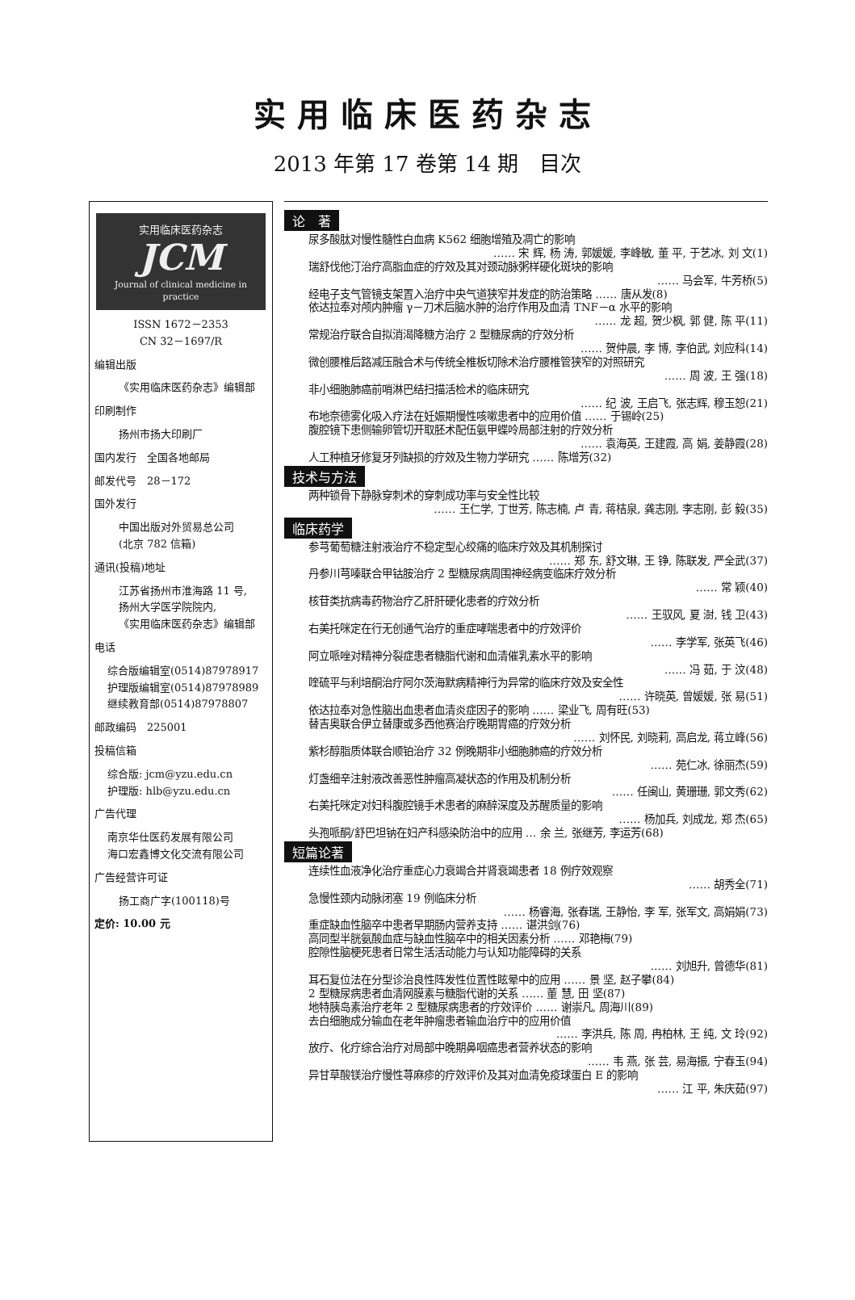实用临床医药杂志
2013 年第 17 卷第 14 期　目次
实用临床医药杂志
JCM
Journal of clinical medicine in practice
ISSN 1672－2353
CN 32－1697/R
编辑出版
《实用临床医药杂志》编辑部
印刷制作
扬州市扬大印刷厂
国内发行　全国各地邮局
邮发代号　28－172
国外发行
中国出版对外贸易总公司
(北京 782 信箱)
通讯(投稿)地址
江苏省扬州市淮海路 11 号,
扬州大学医学院院内,
《实用临床医药杂志》编辑部
电话
综合版编辑室(0514)87978917
护理版编辑室(0514)87978989
继续教育部(0514)87978807
邮政编码　225001
投稿信箱
综合版: jcm@yzu.edu.cn
护理版: hlb@yzu.edu.cn
广告代理
南京华仕医药发展有限公司
海口宏鑫博文化交流有限公司
广告经营许可证
扬工商广字(100118)号
定价: 10.00 元
论　著
尿多酸肽对慢性髓性白血病 K562 细胞增殖及凋亡的影响
…… 宋 辉, 杨 涛, 郭媛媛, 李峰敏, 董 平, 于艺冰, 刘 文(1)
瑞舒伐他汀治疗高脂血症的疗效及其对颈动脉粥样硬化斑块的影响
…… 马会军, 牛芳桥(5)
经电子支气管镜支架置入治疗中央气道狭窄并发症的防治策略 …… 唐从发(8)
依达拉奉对颅内肿瘤 γ－刀术后脑水肿的治疗作用及血清 TNF－α 水平的影响
…… 龙 超, 贺少枫, 郭 健, 陈 平(11)
常规治疗联合自拟消渴降糖方治疗 2 型糖尿病的疗效分析
…… 贺仲晨, 李 博, 李伯武, 刘应科(14)
微创腰椎后路减压融合术与传统全椎板切除术治疗腰椎管狭窄的对照研究
…… 周 波, 王 强(18)
非小细胞肺癌前哨淋巴结扫描活检术的临床研究
…… 纪 波, 王启飞, 张志辉, 穆玉恕(21)
布地奈德雾化吸入疗法在妊娠期慢性咳嗽患者中的应用价值 …… 于锡岭(25)
腹腔镜下患侧输卵管切开取胚术配伍氨甲蝶呤局部注射的疗效分析
…… 袁海英, 王建霞, 高 娟, 姜静霞(28)
人工种植牙修复牙列缺损的疗效及生物力学研究 …… 陈增芳(32)
技术与方法
两种锁骨下静脉穿刺术的穿刺成功率与安全性比较
…… 王仁学, 丁世芳, 陈志楠, 卢 青, 蒋桔泉, 龚志刚, 李志刚, 彭 毅(35)
临床药学
参芎葡萄糖注射液治疗不稳定型心绞痛的临床疗效及其机制探讨
…… 郑 东, 舒文琳, 王 铮, 陈联发, 严全武(37)
丹参川芎嗪联合甲钴胺治疗 2 型糖尿病周围神经病变临床疗效分析
…… 常 颖(40)
核苷类抗病毒药物治疗乙肝肝硬化患者的疗效分析
…… 王驭风, 夏 澍, 钱 卫(43)
右美托咪定在行无创通气治疗的重症哮喘患者中的疗效评价
…… 李学军, 张英飞(46)
阿立哌唑对精神分裂症患者糖脂代谢和血清催乳素水平的影响
…… 冯 茹, 于 汶(48)
喹硫平与利培酮治疗阿尔茨海默病精神行为异常的临床疗效及安全性
…… 许晓英, 曾媛媛, 张 易(51)
依达拉奉对急性脑出血患者血清炎症因子的影响 …… 梁业飞, 周有旺(53)
替吉奥联合伊立替康或多西他赛治疗晚期胃癌的疗效分析
…… 刘怀民, 刘晓莉, 高启龙, 蒋立峰(56)
紫杉醇脂质体联合顺铂治疗 32 例晚期非小细胞肺癌的疗效分析
…… 苑仁冰, 徐丽杰(59)
灯盏细辛注射液改善恶性肿瘤高凝状态的作用及机制分析
…… 任闽山, 黄珊珊, 郭文秀(62)
右美托咪定对妇科腹腔镜手术患者的麻醉深度及苏醒质量的影响
…… 杨加兵, 刘成龙, 郑 杰(65)
头孢哌酮/舒巴坦钠在妇产科感染防治中的应用 … 余 兰, 张继芳, 李运芳(68)
短篇论著
连续性血液净化治疗重症心力衰竭合并肾衰竭患者 18 例疗效观察
…… 胡秀全(71)
急慢性颈内动脉闭塞 19 例临床分析
…… 杨睿海, 张春瑞, 王静怡, 李 军, 张军文, 高娟娟(73)
重症缺血性脑卒中患者早期肠内营养支持 …… 谌洪剑(76)
高同型半胱氨酸血症与缺血性脑卒中的相关因素分析 …… 邓艳梅(79)
腔隙性脑梗死患者日常生活活动能力与认知功能障碍的关系
…… 刘旭升, 曾德华(81)
耳石复位法在分型诊治良性阵发性位置性眩晕中的应用 …… 景 坚, 赵子攀(84)
2 型糖尿病患者血清网膜素与糖脂代谢的关系 …… 董 慧, 田 坚(87)
地特胰岛素治疗老年 2 型糖尿病患者的疗效评价 …… 谢崇凡, 周海川(89)
去白细胞成分输血在老年肿瘤患者输血治疗中的应用价值
…… 李洪兵, 陈 周, 冉柏林, 王 纯, 文 玲(92)
放疗、化疗综合治疗对局部中晚期鼻咽癌患者营养状态的影响
…… 韦 燕, 张 芸, 易海振, 宁春玉(94)
异甘草酸镁治疗慢性荨麻疹的疗效评价及其对血清免疫球蛋白 E 的影响
…… 江 平, 朱庆茹(97)